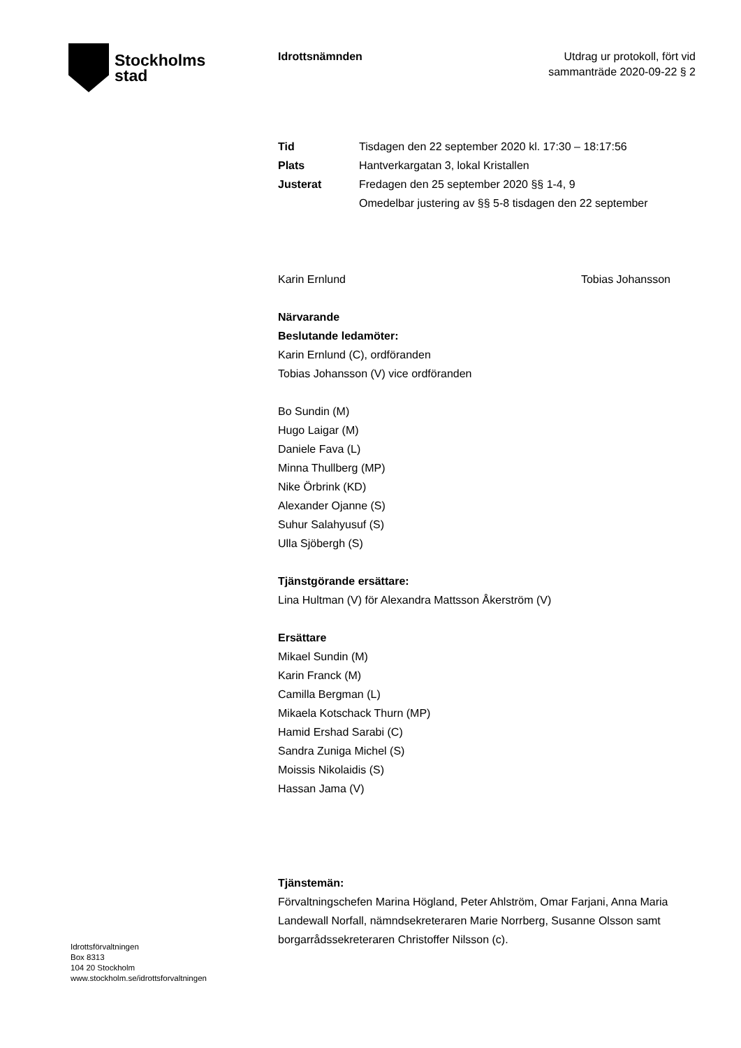Stockholms
stad
Idrottsnämnden Utdrag ur protokoll, fört vid
sammanträde 2020-09-22 § 2
Tid Tisdagen den 22 september 2020 kl. 17:30 – 18:17:56
Plats Hantverkargatan 3, lokal Kristallen
Justerat Fredagen den 25 september 2020 §§ 1-4, 9
Omedelbar justering av §§ 5-8 tisdagen den 22 september
Karin Ernlund Tobias Johansson
Närvarande
Beslutande ledamöter:
Karin Ernlund (C), ordföranden
Tobias Johansson (V) vice ordföranden
Bo Sundin (M)
Hugo Laigar (M)
Daniele Fava (L)
Minna Thullberg (MP)
Nike Örbrink (KD)
Alexander Ojanne (S)
Suhur Salahyusuf (S)
Ulla Sjöbergh (S)
Tjänstgörande ersättare:
Lina Hultman (V) för Alexandra Mattsson Åkerström (V)
Ersättare
Mikael Sundin (M)
Karin Franck (M)
Camilla Bergman (L)
Mikaela Kotschack Thurn (MP)
Hamid Ershad Sarabi (C)
Sandra Zuniga Michel (S)
Moissis Nikolaidis (S)
Hassan Jama (V)
Tjänstemän:
Förvaltningschefen Marina Högland, Peter Ahlström, Omar Farjani, Anna Maria Landewall Norfall, nämndsekreteraren Marie Norrberg, Susanne Olsson samt borgarrådssekreteraren Christoffer Nilsson (c).
Idrottsförvaltningen
Box 8313
104 20 Stockholm
www.stockholm.se/idrottsforvaltningen